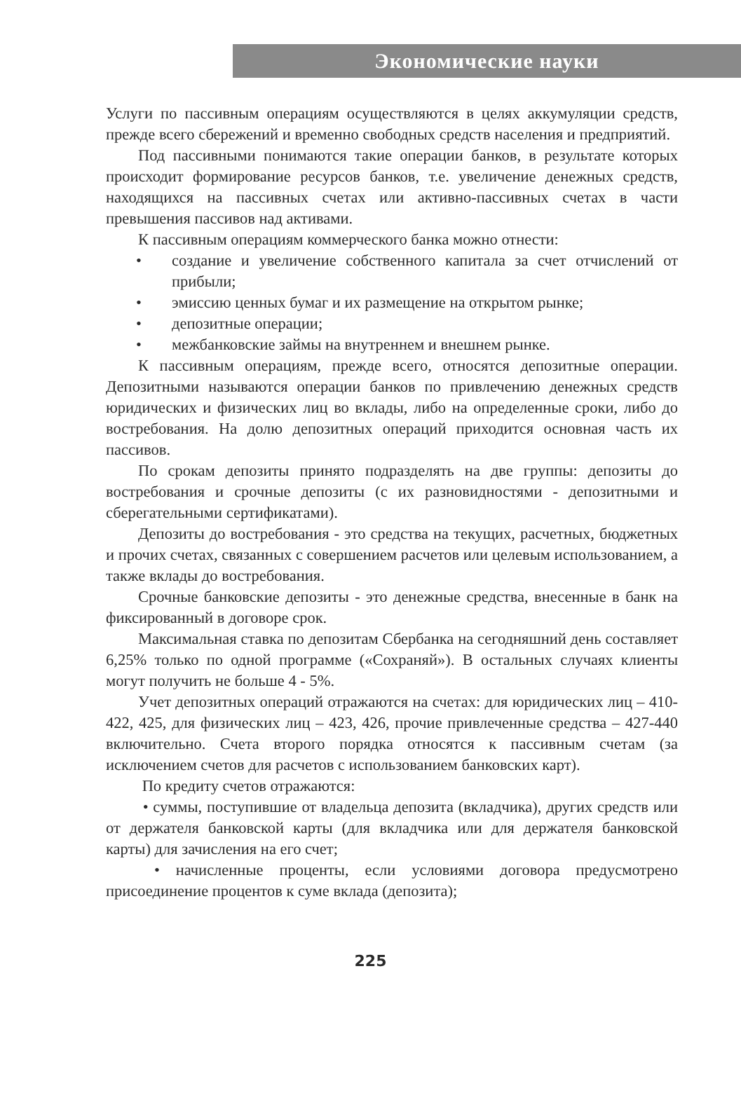Экономические науки
Услуги по пассивным операциям осуществляются в целях аккумуляции средств, прежде всего сбережений и временно свободных средств населения и предприятий.
Под пассивными понимаются такие операции банков, в результате которых происходит формирование ресурсов банков, т.е. увеличение денежных средств, находящихся на пассивных счетах или активно-пассивных счетах в части превышения пассивов над активами.
К пассивным операциям коммерческого банка можно отнести:
• создание и увеличение собственного капитала за счет отчислений от прибыли;
• эмиссию ценных бумаг и их размещение на открытом рынке;
• депозитные операции;
• межбанковские займы на внутреннем и внешнем рынке.
К пассивным операциям, прежде всего, относятся депозитные операции. Депозитными называются операции банков по привлечению денежных средств юридических и физических лиц во вклады, либо на определенные сроки, либо до востребования. На долю депозитных операций приходится основная часть их пассивов.
По срокам депозиты принято подразделять на две группы: депозиты до востребования и срочные депозиты (с их разновидностями - депозитными и сберегательными сертификатами).
Депозиты до востребования - это средства на текущих, расчетных, бюджетных и прочих счетах, связанных с совершением расчетов или целевым использованием, а также вклады до востребования.
Срочные банковские депозиты - это денежные средства, внесенные в банк на фиксированный в договоре срок.
Максимальная ставка по депозитам Сбербанка на сегодняшний день составляет 6,25% только по одной программе («Сохраняй»). В остальных случаях клиенты могут получить не больше 4 - 5%.
Учет депозитных операций отражаются на счетах: для юридических лиц – 410-422, 425, для физических лиц – 423, 426, прочие привлеченные средства – 427-440 включительно. Счета второго порядка относятся к пассивным счетам (за исключением счетов для расчетов с использованием банковских карт).
По кредиту счетов отражаются:
• суммы, поступившие от владельца депозита (вкладчика), других средств или от держателя банковской карты (для вкладчика или для держателя банковской карты) для зачисления на его счет;
• начисленные проценты, если условиями договора предусмотрено присоединение процентов к суме вклада (депозита);
225